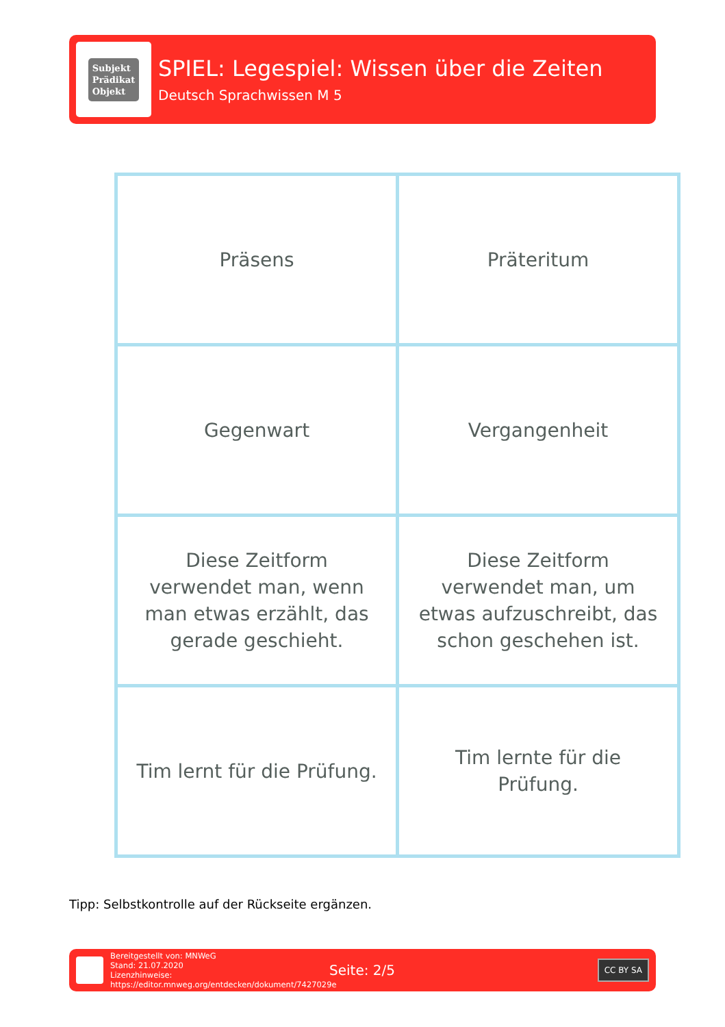Subjekt
Prädikat
Objekt
SPIEL: Legespiel: Wissen über die Zeiten
Deutsch Sprachwissen M 5
| Präsens | Präteritum |
| Gegenwart | Vergangenheit |
| Diese Zeitform verwendet man, wenn man etwas erzählt, das gerade geschieht. | Diese Zeitform verwendet man, um etwas aufzuschreibt, das schon geschehen ist. |
| Tim lernt für die Prüfung. | Tim lernte für die Prüfung. |
Tipp: Selbstkontrolle auf der Rückseite ergänzen.
Bereitgestellt von: MNWeG
Stand: 21.07.2020
Lizenzhinweise: https://editor.mnweg.org/entdecken/dokument/7427029e
Seite: 2/5
CC BY SA